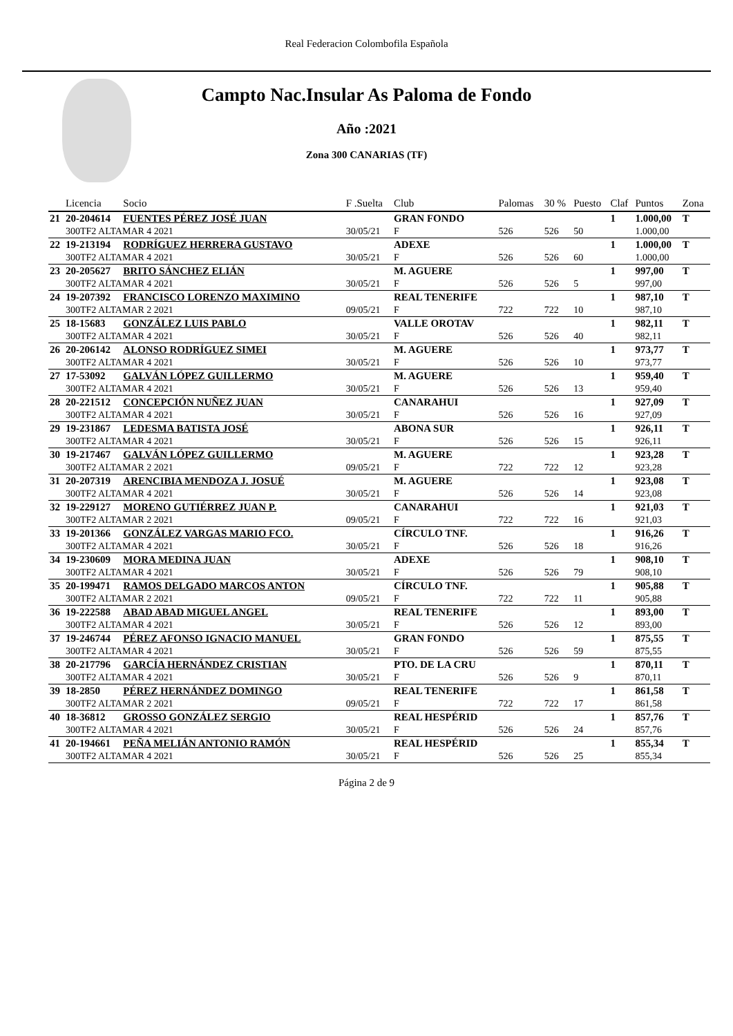Real Federacion Colombofila Española
Campto Nac.Insular As Paloma de Fondo
Año :2021
Zona 300 CANARIAS (TF)
| | Licencia | Socio | F .Suelta | Club | Palomas | 30 % | Puesto | Claf | Puntos | Zona |
| --- | --- | --- | --- | --- | --- | --- | --- | --- | --- | --- |
| 21 | 20-204614 | FUENTES PÉREZ JOSÉ JUAN | | GRAN FONDO | | | | 1 | 1.000,00 | T |
| | 300TF2 ALTAMAR 4 2021 | | 30/05/21 | F | 526 | 526 | 50 | | 1.000,00 | |
| 22 | 19-213194 | RODRÍGUEZ HERRERA GUSTAVO | | ADEXE | | | | 1 | 1.000,00 | T |
| | 300TF2 ALTAMAR 4 2021 | | 30/05/21 | F | 526 | 526 | 60 | | 1.000,00 | |
| 23 | 20-205627 | BRITO SÁNCHEZ ELIÁN | | M. AGUERE | | | | 1 | 997,00 | T |
| | 300TF2 ALTAMAR 4 2021 | | 30/05/21 | F | 526 | 526 | 5 | | 997,00 | |
| 24 | 19-207392 | FRANCISCO LORENZO MAXIMINO | | REAL TENERIFE | | | | 1 | 987,10 | T |
| | 300TF2 ALTAMAR 2 2021 | | 09/05/21 | F | 722 | 722 | 10 | | 987,10 | |
| 25 | 18-15683 | GONZÁLEZ LUIS PABLO | | VALLE OROTAV | | | | 1 | 982,11 | T |
| | 300TF2 ALTAMAR 4 2021 | | 30/05/21 | F | 526 | 526 | 40 | | 982,11 | |
| 26 | 20-206142 | ALONSO RODRÍGUEZ SIMEI | | M. AGUERE | | | | 1 | 973,77 | T |
| | 300TF2 ALTAMAR 4 2021 | | 30/05/21 | F | 526 | 526 | 10 | | 973,77 | |
| 27 | 17-53092 | GALVÁN LÓPEZ GUILLERMO | | M. AGUERE | | | | 1 | 959,40 | T |
| | 300TF2 ALTAMAR 4 2021 | | 30/05/21 | F | 526 | 526 | 13 | | 959,40 | |
| 28 | 20-221512 | CONCEPCIÓN NUÑEZ JUAN | | CANARAHUI | | | | 1 | 927,09 | T |
| | 300TF2 ALTAMAR 4 2021 | | 30/05/21 | F | 526 | 526 | 16 | | 927,09 | |
| 29 | 19-231867 | LEDESMA BATISTA JOSÉ | | ABONA SUR | | | | 1 | 926,11 | T |
| | 300TF2 ALTAMAR 4 2021 | | 30/05/21 | F | 526 | 526 | 15 | | 926,11 | |
| 30 | 19-217467 | GALVÁN LÓPEZ GUILLERMO | | M. AGUERE | | | | 1 | 923,28 | T |
| | 300TF2 ALTAMAR 2 2021 | | 09/05/21 | F | 722 | 722 | 12 | | 923,28 | |
| 31 | 20-207319 | ARENCIBIA MENDOZA J. JOSUÉ | | M. AGUERE | | | | 1 | 923,08 | T |
| | 300TF2 ALTAMAR 4 2021 | | 30/05/21 | F | 526 | 526 | 14 | | 923,08 | |
| 32 | 19-229127 | MORENO GUTIÉRREZ JUAN P. | | CANARAHUI | | | | 1 | 921,03 | T |
| | 300TF2 ALTAMAR 2 2021 | | 09/05/21 | F | 722 | 722 | 16 | | 921,03 | |
| 33 | 19-201366 | GONZÁLEZ VARGAS MARIO FCO. | | CÍRCULO TNF. | | | | 1 | 916,26 | T |
| | 300TF2 ALTAMAR 4 2021 | | 30/05/21 | F | 526 | 526 | 18 | | 916,26 | |
| 34 | 19-230609 | MORA MEDINA JUAN | | ADEXE | | | | 1 | 908,10 | T |
| | 300TF2 ALTAMAR 4 2021 | | 30/05/21 | F | 526 | 526 | 79 | | 908,10 | |
| 35 | 20-199471 | RAMOS DELGADO MARCOS ANTON | | CÍRCULO TNF. | | | | 1 | 905,88 | T |
| | 300TF2 ALTAMAR 2 2021 | | 09/05/21 | F | 722 | 722 | 11 | | 905,88 | |
| 36 | 19-222588 | ABAD ABAD MIGUEL ANGEL | | REAL TENERIFE | | | | 1 | 893,00 | T |
| | 300TF2 ALTAMAR 4 2021 | | 30/05/21 | F | 526 | 526 | 12 | | 893,00 | |
| 37 | 19-246744 | PÉREZ AFONSO IGNACIO MANUEL | | GRAN FONDO | | | | 1 | 875,55 | T |
| | 300TF2 ALTAMAR 4 2021 | | 30/05/21 | F | 526 | 526 | 59 | | 875,55 | |
| 38 | 20-217796 | GARCÍA HERNÁNDEZ CRISTIAN | | PTO. DE LA CRU | | | | 1 | 870,11 | T |
| | 300TF2 ALTAMAR 4 2021 | | 30/05/21 | F | 526 | 526 | 9 | | 870,11 | |
| 39 | 18-2850 | PÉREZ HERNÁNDEZ DOMINGO | | REAL TENERIFE | | | | 1 | 861,58 | T |
| | 300TF2 ALTAMAR 2 2021 | | 09/05/21 | F | 722 | 722 | 17 | | 861,58 | |
| 40 | 18-36812 | GROSSO GONZÁLEZ SERGIO | | REAL HESPÉRID | | | | 1 | 857,76 | T |
| | 300TF2 ALTAMAR 4 2021 | | 30/05/21 | F | 526 | 526 | 24 | | 857,76 | |
| 41 | 20-194661 | PEÑA MELIÁN ANTONIO RAMÓN | | REAL HESPÉRID | | | | 1 | 855,34 | T |
| | 300TF2 ALTAMAR 4 2021 | | 30/05/21 | F | 526 | 526 | 25 | | 855,34 | |
Página 2 de 9